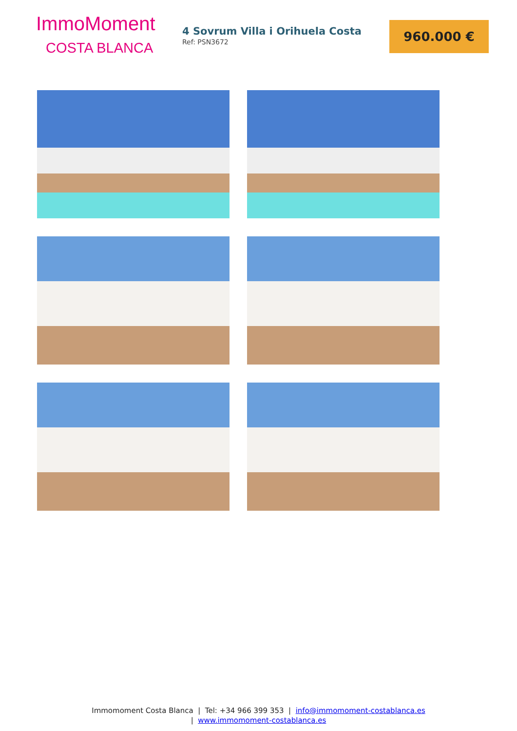ImmoMoment
COSTA BLANCA
4 Sovrum Villa i Orihuela Costa
Ref: PSN3672
960.000 €
Immomoment Costa Blanca | Tel: +34 966 399 353 | info@immomoment-costablanca.es
| www.immomoment-costablanca.es